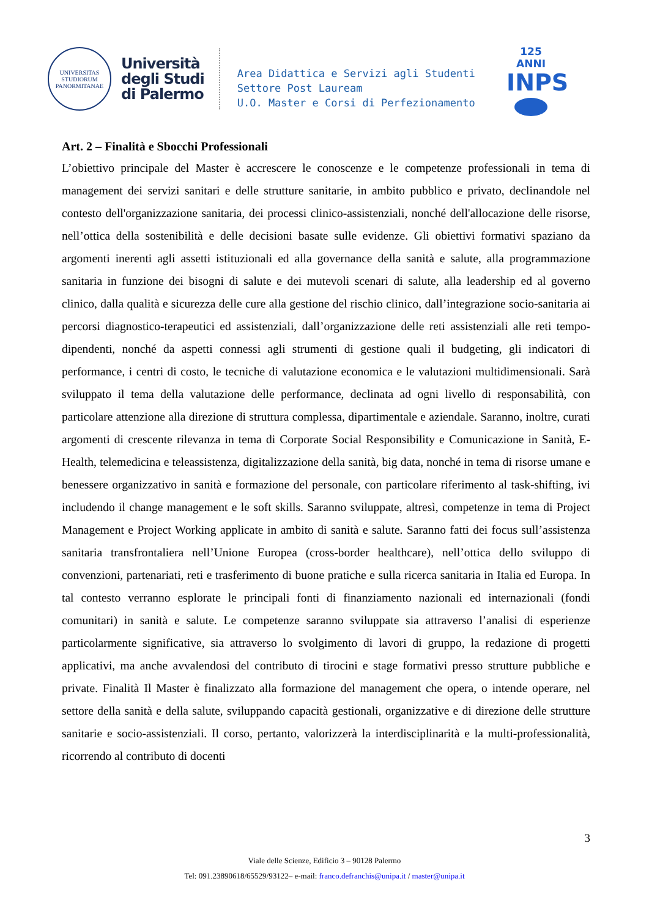UNIVERSITAS
STUDIORUM
PANORMITANAE
Università
degli Studi
di Palermo
Area Didattica e Servizi agli Studenti
Settore Post Lauream
U.O. Master e Corsi di Perfezionamento
125 ANNI
INPS
Art. 2 – Finalità e Sbocchi Professionali
L’obiettivo principale del Master è accrescere le conoscenze e le competenze professionali in tema di management dei servizi sanitari e delle strutture sanitarie, in ambito pubblico e privato, declinandole nel contesto dell'organizzazione sanitaria, dei processi clinico-assistenziali, nonché dell'allocazione delle risorse, nell’ottica della sostenibilità e delle decisioni basate sulle evidenze. Gli obiettivi formativi spaziano da argomenti inerenti agli assetti istituzionali ed alla governance della sanità e salute, alla programmazione sanitaria in funzione dei bisogni di salute e dei mutevoli scenari di salute, alla leadership ed al governo clinico, dalla qualità e sicurezza delle cure alla gestione del rischio clinico, dall’integrazione socio-sanitaria ai percorsi diagnostico-terapeutici ed assistenziali, dall’organizzazione delle reti assistenziali alle reti tempo-dipendenti, nonché da aspetti connessi agli strumenti di gestione quali il budgeting, gli indicatori di performance, i centri di costo, le tecniche di valutazione economica e le valutazioni multidimensionali. Sarà sviluppato il tema della valutazione delle performance, declinata ad ogni livello di responsabilità, con particolare attenzione alla direzione di struttura complessa, dipartimentale e aziendale. Saranno, inoltre, curati argomenti di crescente rilevanza in tema di Corporate Social Responsibility e Comunicazione in Sanità, E-Health, telemedicina e teleassistenza, digitalizzazione della sanità, big data, nonché in tema di risorse umane e benessere organizzativo in sanità e formazione del personale, con particolare riferimento al task-shifting, ivi includendo il change management e le soft skills. Saranno sviluppate, altresì, competenze in tema di Project Management e Project Working applicate in ambito di sanità e salute. Saranno fatti dei focus sull’assistenza sanitaria transfrontaliera nell’Unione Europea (cross-border healthcare), nell’ottica dello sviluppo di convenzioni, partenariati, reti e trasferimento di buone pratiche e sulla ricerca sanitaria in Italia ed Europa. In tal contesto verranno esplorate le principali fonti di finanziamento nazionali ed internazionali (fondi comunitari) in sanità e salute. Le competenze saranno sviluppate sia attraverso l’analisi di esperienze particolarmente significative, sia attraverso lo svolgimento di lavori di gruppo, la redazione di progetti applicativi, ma anche avvalendosi del contributo di tirocini e stage formativi presso strutture pubbliche e private. Finalità Il Master è finalizzato alla formazione del management che opera, o intende operare, nel settore della sanità e della salute, sviluppando capacità gestionali, organizzative e di direzione delle strutture sanitarie e socio-assistenziali. Il corso, pertanto, valorizzerà la interdisciplinarità e la multi-professionalità, ricorrendo al contributo di docenti
3
Viale delle Scienze, Edificio 3 – 90128 Palermo
Tel: 091.23890618/65529/93122– e-mail: franco.defranchis@unipa.it / master@unipa.it